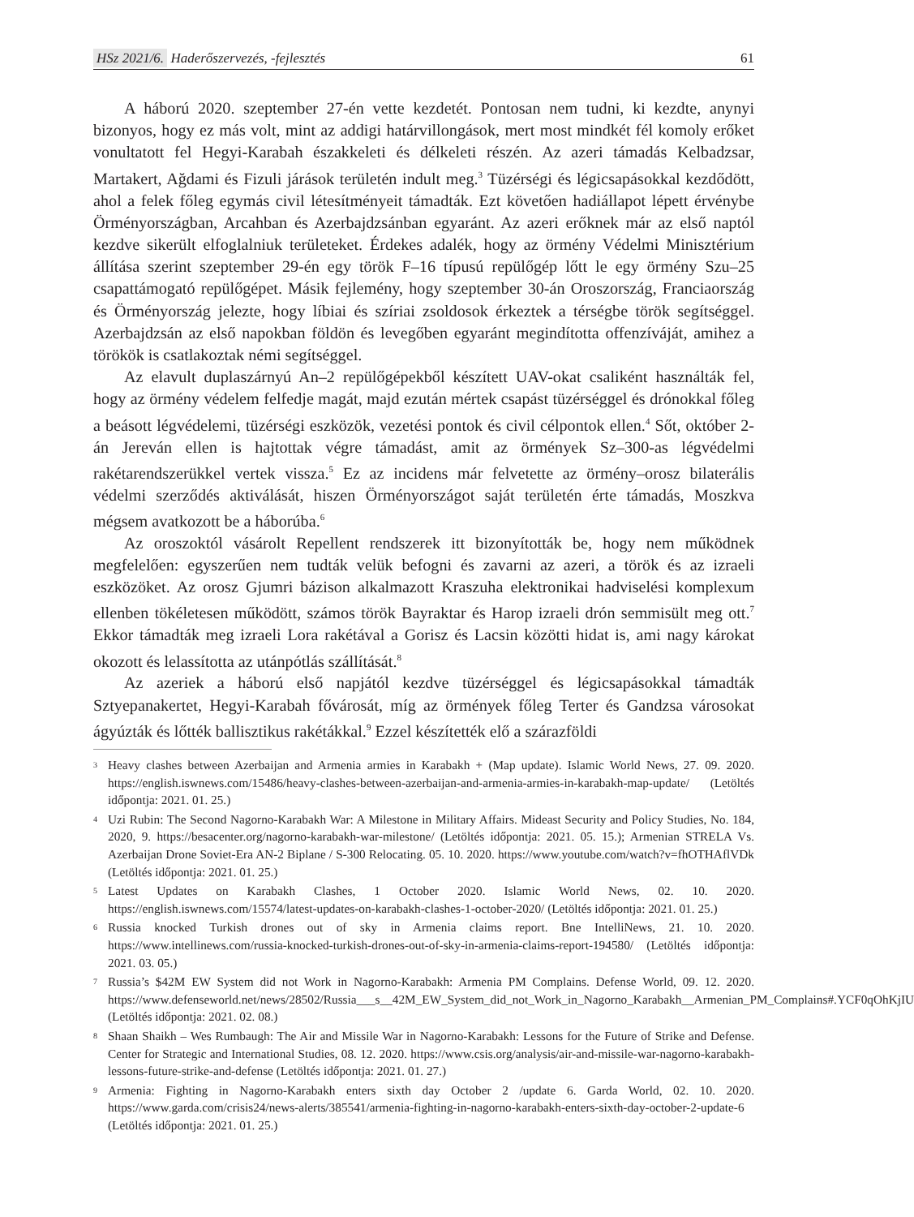HSz 2021/6. Haderőszervezés, -fejlesztés
61
A háború 2020. szeptember 27-én vette kezdetét. Pontosan nem tudni, ki kezdte, anynyi bizonyos, hogy ez más volt, mint az addigi határvillongások, mert most mindkét fél komoly erőket vonultatott fel Hegyi-Karabah északkeleti és délkeleti részén. Az azeri támadás Kelbadzsar, Martakert, Ağdami és Fizuli járások területén indult meg.<sup>3</sup> Tüzérségi és légicsapásokkal kezdődött, ahol a felek főleg egymás civil létesítményeit támadták. Ezt követően hadiállapot lépett érvénybe Örményországban, Arcahban és Azerbajdzsánban egyaránt. Az azeri erőknek már az első naptól kezdve sikerült elfoglalniuk területeket. Érdekes adalék, hogy az örmény Védelmi Minisztérium állítása szerint szeptember 29-én egy török F–16 típusú repülőgép lőtt le egy örmény Szu–25 csapattámogató repülőgépet. Másik fejlemény, hogy szeptember 30-án Oroszország, Franciaország és Örményország jelezte, hogy líbiai és szíriai zsoldosok érkeztek a térségbe török segítséggel. Azerbajdzsán az első napokban földön és levegőben egyaránt megindította offenzíváját, amihez a törökök is csatlakoztak némi segítséggel.
Az elavult duplaszárnyú An–2 repülőgépekből készített UAV-okat csaliként használták fel, hogy az örmény védelem felfedje magát, majd ezután mértek csapást tüzérséggel és drónokkal főleg a beásott légvédelemi, tüzérségi eszközök, vezetési pontok és civil célpontok ellen.<sup>4</sup> Sőt, október 2-án Jereván ellen is hajtottak végre támadást, amit az örmények Sz–300-as légvédelmi rakétarendszerükkel vertek vissza.<sup>5</sup> Ez az incidens már felvetette az örmény–orosz bilaterális védelmi szerződés aktiválását, hiszen Örményországot saját területén érte támadás, Moszkva mégsem avatkozott be a háborúba.<sup>6</sup>
Az oroszoktól vásárolt Repellent rendszerek itt bizonyították be, hogy nem működnek megfelelően: egyszerűen nem tudták velük befogni és zavarni az azeri, a török és az izraeli eszközöket. Az orosz Gjumri bázison alkalmazott Kraszuha elektronikai hadviselési komplexum ellenben tökéletesen működött, számos török Bayraktar és Harop izraeli drón semmisült meg ott.<sup>7</sup> Ekkor támadták meg izraeli Lora rakétával a Gorisz és Lacsin közötti hidat is, ami nagy károkat okozott és lelassította az utánpótlás szállítását.<sup>8</sup>
Az azeriek a háború első napjától kezdve tüzérséggel és légicsapásokkal támadták Sztyepanakertet, Hegyi-Karabah fővárosát, míg az örmények főleg Terter és Gandzsa városokat ágyúzták és lőtték ballisztikus rakétákkal.<sup>9</sup> Ezzel készítették elő a szárazföldi
<sup>3</sup> Heavy clashes between Azerbaijan and Armenia armies in Karabakh + (Map update). Islamic World News, 27. 09. 2020. https://english.iswnews.com/15486/heavy-clashes-between-azerbaijan-and-armenia-armies-in-karabakh-map-update/ (Letöltés időpontja: 2021. 01. 25.)
<sup>4</sup> Uzi Rubin: The Second Nagorno-Karabakh War: A Milestone in Military Affairs. Mideast Security and Policy Studies, No. 184, 2020, 9. https://besacenter.org/nagorno-karabakh-war-milestone/ (Letöltés időpontja: 2021. 05. 15.); Armenian STRELA Vs. Azerbaijan Drone Soviet-Era AN-2 Biplane / S-300 Relocating. 05. 10. 2020. https://www.youtube.com/watch?v=fhOTHAflVDk (Letöltés időpontja: 2021. 01. 25.)
<sup>5</sup> Latest Updates on Karabakh Clashes, 1 October 2020. Islamic World News, 02. 10. 2020. https://english.iswnews.com/15574/latest-updates-on-karabakh-clashes-1-october-2020/ (Letöltés időpontja: 2021. 01. 25.)
<sup>6</sup> Russia knocked Turkish drones out of sky in Armenia claims report. Bne IntelliNews, 21. 10. 2020. https://www.intellinews.com/russia-knocked-turkish-drones-out-of-sky-in-armenia-claims-report-194580/ (Letöltés időpontja: 2021. 03. 05.)
<sup>7</sup> Russia’s $42M EW System did not Work in Nagorno-Karabakh: Armenia PM Complains. Defense World, 09. 12. 2020. https://www.defenseworld.net/news/28502/Russia___s__42M_EW_System_did_not_Work_in_Nagorno_Karabakh__Armenian_PM_Complains#.YCF0qOhKjIU (Letöltés időpontja: 2021. 02. 08.)
<sup>8</sup> Shaan Shaikh – Wes Rumbaugh: The Air and Missile War in Nagorno-Karabakh: Lessons for the Future of Strike and Defense. Center for Strategic and International Studies, 08. 12. 2020. https://www.csis.org/analysis/air-and-missile-war-nagorno-karabakh-lessons-future-strike-and-defense (Letöltés időpontja: 2021. 01. 27.)
<sup>9</sup> Armenia: Fighting in Nagorno-Karabakh enters sixth day October 2 /update 6. Garda World, 02. 10. 2020. https://www.garda.com/crisis24/news-alerts/385541/armenia-fighting-in-nagorno-karabakh-enters-sixth-day-october-2-update-6 (Letöltés időpontja: 2021. 01. 25.)